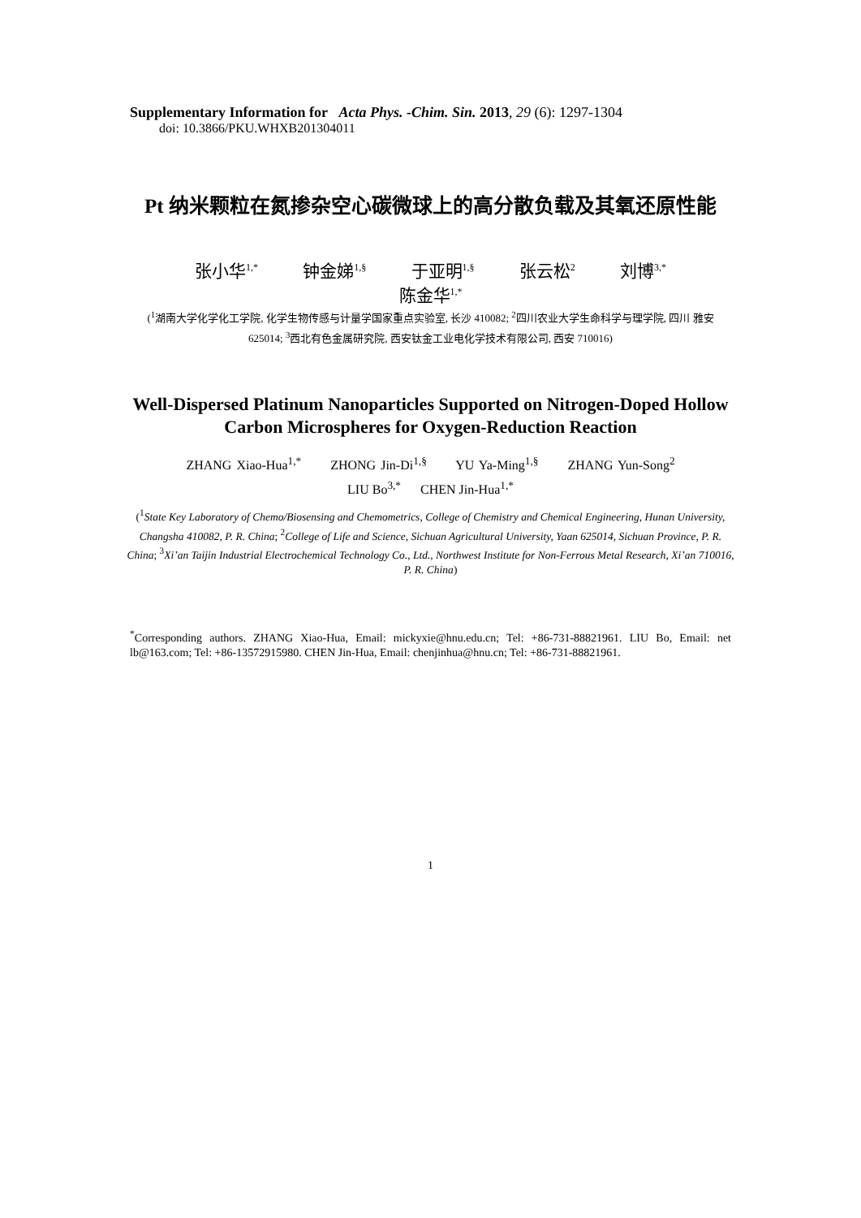Supplementary Information for Acta Phys. -Chim. Sin. 2013, 29 (6): 1297-1304
doi: 10.3866/PKU.WHXB201304011
Pt 纳米颗粒在氮掺杂空心碳微球上的高分散负载及其氧还原性能
张小华<sup>1,*</sup> 钟金娣<sup>1,§</sup> 于亚明<sup>1,§</sup> 张云松<sup>2</sup> 刘博<sup>3,*</sup>
陈金华<sup>1,*</sup>
(<sup>1</sup>湖南大学化学化工学院, 化学生物传感与计量学国家重点实验室, 长沙 410082; <sup>2</sup>四川农业大学生命科学与理学院, 四川 雅安 625014; <sup>3</sup>西北有色金属研究院, 西安钛金工业电化学技术有限公司, 西安 710016)
Well-Dispersed Platinum Nanoparticles Supported on Nitrogen-Doped Hollow Carbon Microspheres for Oxygen-Reduction Reaction
ZHANG Xiao-Hua<sup>1,*</sup> ZHONG Jin-Di<sup>1,§</sup> YU Ya-Ming<sup>1,§</sup> ZHANG Yun-Song<sup>2</sup>
LIU Bo<sup>3,*</sup> CHEN Jin-Hua<sup>1,*</sup>
(<sup>1</sup>State Key Laboratory of Chemo/Biosensing and Chemometrics, College of Chemistry and Chemical Engineering, Hunan University, Changsha 410082, P. R. China; <sup>2</sup>College of Life and Science, Sichuan Agricultural University, Yaan 625014, Sichuan Province, P. R. China; <sup>3</sup>Xi’an Taijin Industrial Electrochemical Technology Co., Ltd., Northwest Institute for Non-Ferrous Metal Research, Xi’an 710016, P. R. China)
<sup>*</sup> Corresponding authors. ZHANG Xiao-Hua, Email: mickyxie@hnu.edu.cn; Tel: +86-731-88821961. LIU Bo, Email: net lb@163.com; Tel: +86-13572915980. CHEN Jin-Hua, Email: chenjinhua@hnu.cn; Tel: +86-731-88821961.
1